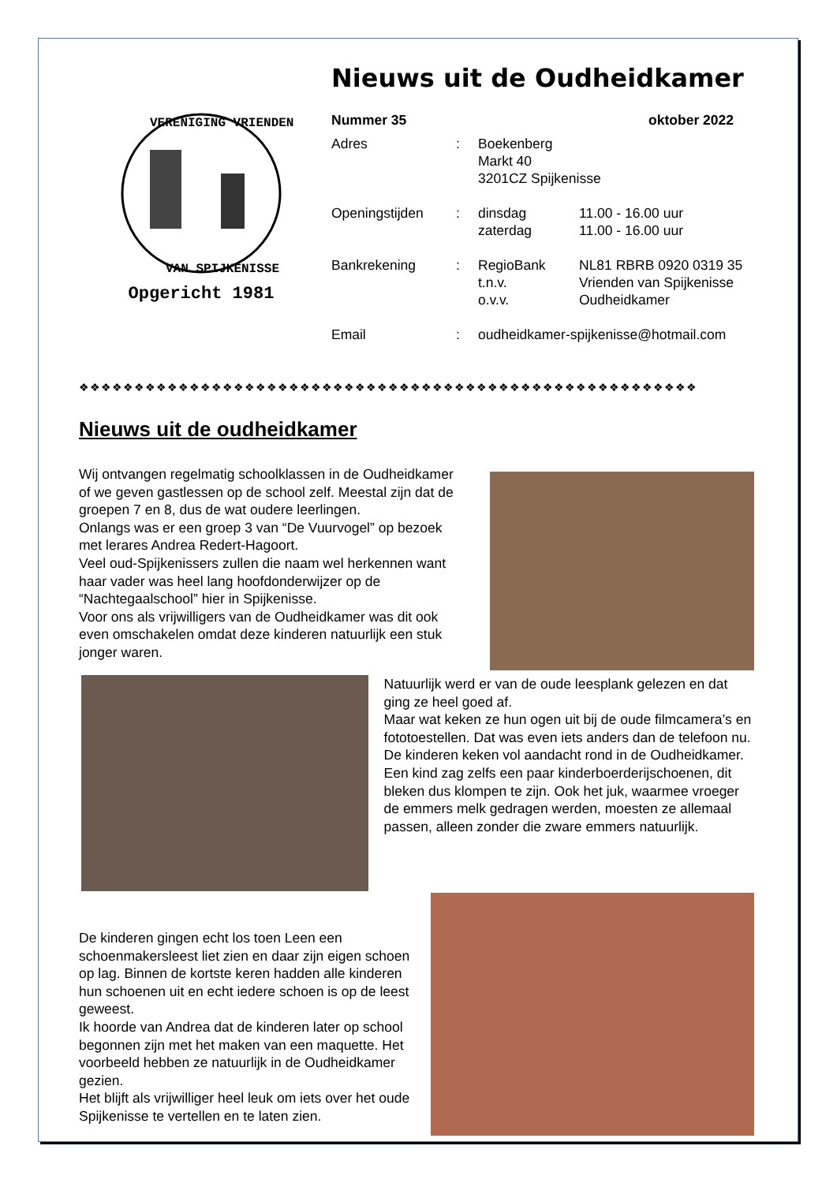VERENIGING VRIENDEN
VAN SPIJKENISSE
Opgericht 1981
Nieuws uit de Oudheidkamer
Nummer 35 oktober 2022
| Adres | : | Boekenberg Markt 40 3201CZ Spijkenisse | |
| Openingstijden | : | dinsdag zaterdag | 11.00 - 16.00 uur 11.00 - 16.00 uur |
| Bankrekening | : | RegioBank t.n.v. o.v.v. | NL81 RBRB 0920 0319 35 Vrienden van Spijkenisse Oudheidkamer |
| Email | : | oudheidkamer-spijkenisse@hotmail.com | |
❖❖❖❖❖❖❖❖❖❖❖❖❖❖❖❖❖❖❖❖❖❖❖❖❖❖❖❖❖❖❖❖❖❖❖❖❖❖❖❖❖❖❖❖❖❖❖❖❖❖❖❖❖❖❖❖
Nieuws uit de oudheidkamer
Wij ontvangen regelmatig schoolklassen in de Oudheidkamer of we geven gastlessen op de school zelf. Meestal zijn dat de groepen 7 en 8, dus de wat oudere leerlingen.
Onlangs was er een groep 3 van “De Vuurvogel” op bezoek met lerares Andrea Redert-Hagoort.
Veel oud-Spijkenissers zullen die naam wel herkennen want haar vader was heel lang hoofdonderwijzer op de “Nachtegaalschool” hier in Spijkenisse.
Voor ons als vrijwilligers van de Oudheidkamer was dit ook even omschakelen omdat deze kinderen natuurlijk een stuk jonger waren.
Natuurlijk werd er van de oude leesplank gelezen en dat ging ze heel goed af.
Maar wat keken ze hun ogen uit bij de oude filmcamera’s en fototoestellen. Dat was even iets anders dan de telefoon nu. De kinderen keken vol aandacht rond in de Oudheidkamer.
Een kind zag zelfs een paar kinderboerderijschoenen, dit bleken dus klompen te zijn. Ook het juk, waarmee vroeger de emmers melk gedragen werden, moesten ze allemaal passen, alleen zonder die zware emmers natuurlijk.
De kinderen gingen echt los toen Leen een schoenmakersleest liet zien en daar zijn eigen schoen op lag. Binnen de kortste keren hadden alle kinderen hun schoenen uit en echt iedere schoen is op de leest geweest.
Ik hoorde van Andrea dat de kinderen later op school begonnen zijn met het maken van een maquette. Het voorbeeld hebben ze natuurlijk in de Oudheidkamer gezien.
Het blijft als vrijwilliger heel leuk om iets over het oude Spijkenisse te vertellen en te laten zien.